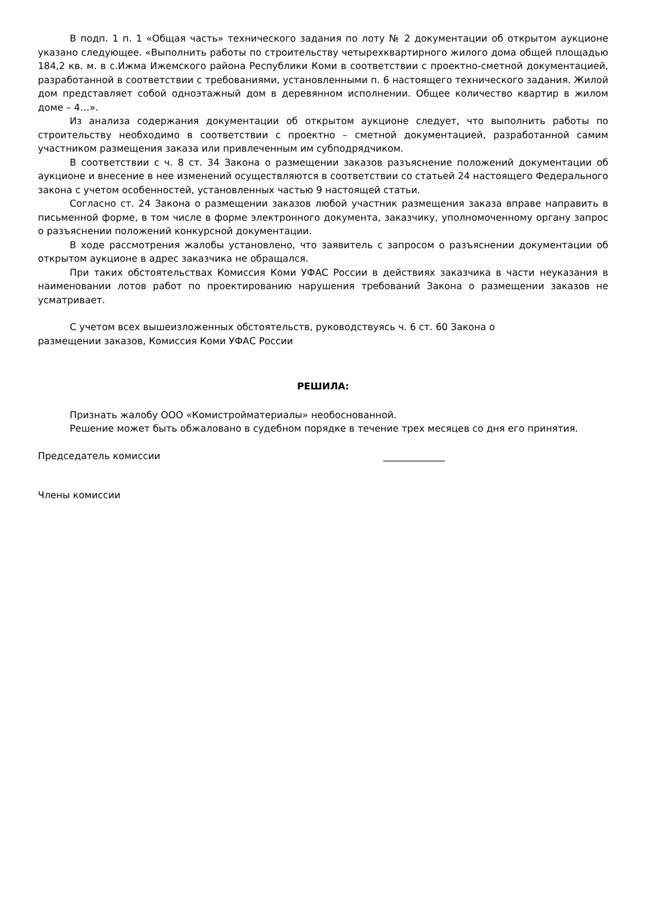В подп. 1 п. 1 «Общая часть» технического задания по лоту № 2 документации об открытом аукционе указано следующее. «Выполнить работы по строительству четырехквартирного жилого дома общей площадью 184,2 кв. м. в с.Ижма Ижемского района Республики Коми в соответствии с проектно-сметной документацией, разработанной в соответствии с требованиями, установленными п. 6 настоящего технического задания. Жилой дом представляет собой одноэтажный дом в деревянном исполнении. Общее количество квартир в жилом доме – 4…».
Из анализа содержания документации об открытом аукционе следует, что выполнить работы по строительству необходимо в соответствии с проектно – сметной документацией, разработанной самим участником размещения заказа или привлеченным им субподрядчиком.
В соответствии с ч. 8 ст. 34 Закона о размещении заказов разъяснение положений документации об аукционе и внесение в нее изменений осуществляются в соответствии со статьей 24 настоящего Федерального закона с учетом особенностей, установленных частью 9 настоящей статьи.
Согласно ст. 24 Закона о размещении заказов любой участник размещения заказа вправе направить в письменной форме, в том числе в форме электронного документа, заказчику, уполномоченному органу запрос о разъяснении положений конкурсной документации.
В ходе рассмотрения жалобы установлено, что заявитель с запросом о разъяснении документации об открытом аукционе в адрес заказчика не обращался.
При таких обстоятельствах Комиссия Коми УФАС России в действиях заказчика в части неуказания в наименовании лотов работ по проектированию нарушения требований Закона о размещении заказов не усматривает.
С учетом всех вышеизложенных обстоятельств, руководствуясь ч. 6 ст. 60 Закона о
размещении заказов, Комиссия Коми УФАС России
РЕШИЛА:
Признать жалобу ООО «Комистройматериалы» необоснованной.
Решение может быть обжаловано в судебном порядке в течение трех месяцев со дня его принятия.
Председатель комиссии _____________
Члены комиссии